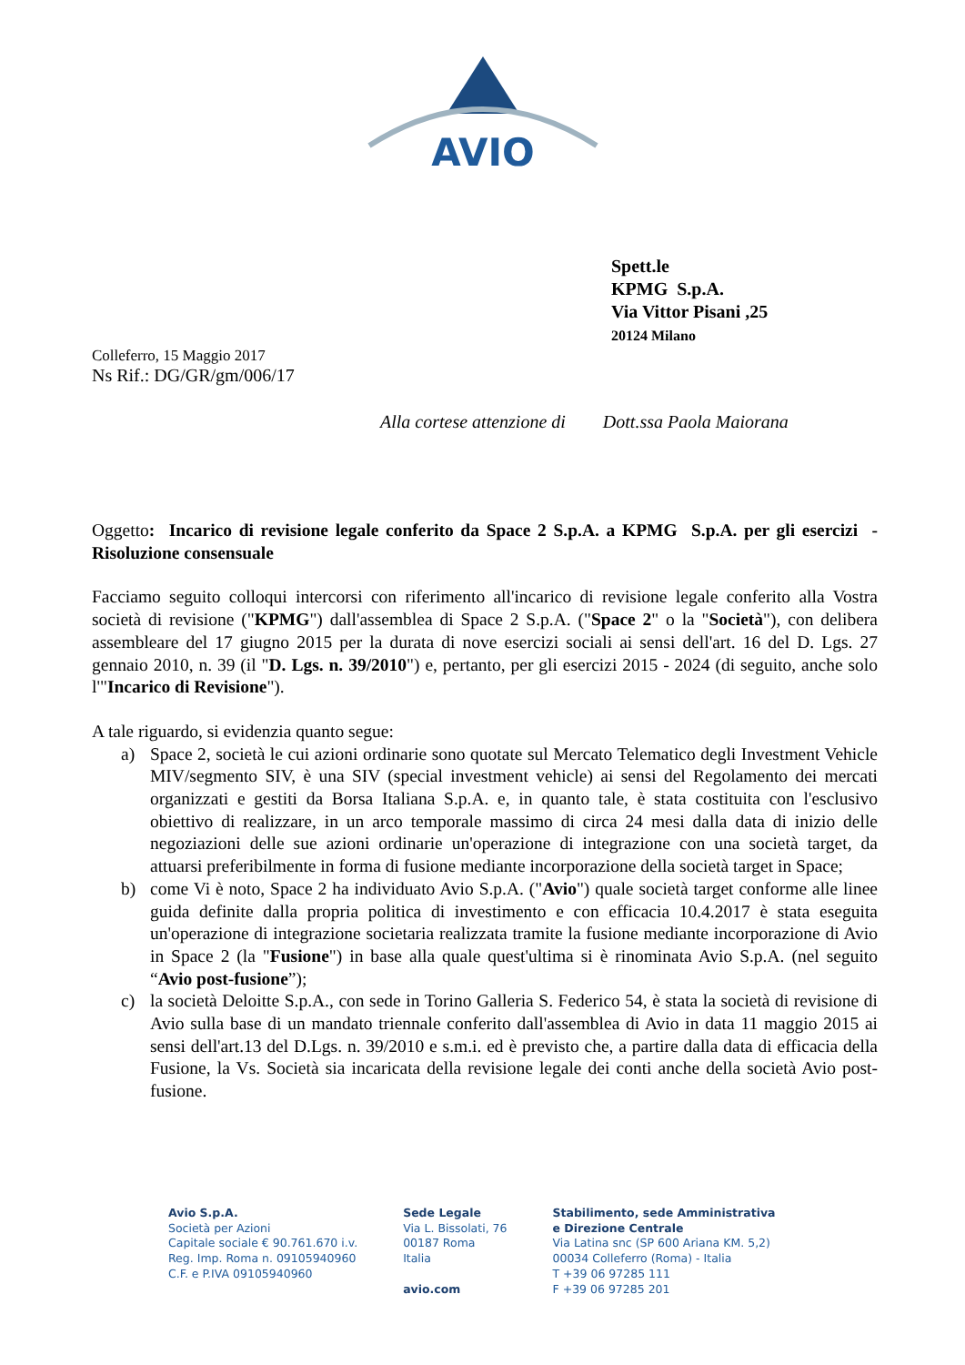AVIO
Spett.le
KPMG S.p.A.
Via Vittor Pisani ,25
20124 Milano
Colleferro, 15 Maggio 2017
Ns Rif.: DG/GR/gm/006/17
Alla cortese attenzione di Dott.ssa Paola Maiorana
Oggetto: Incarico di revisione legale conferito da Space 2 S.p.A. a KPMG S.p.A. per gli esercizi - Risoluzione consensuale
Facciamo seguito colloqui intercorsi con riferimento all'incarico di revisione legale conferito alla Vostra società di revisione ("KPMG") dall'assemblea di Space 2 S.p.A. ("Space 2" o la "Società"), con delibera assembleare del 17 giugno 2015 per la durata di nove esercizi sociali ai sensi dell'art. 16 del D. Lgs. 27 gennaio 2010, n. 39 (il "D. Lgs. n. 39/2010") e, pertanto, per gli esercizi 2015 - 2024 (di seguito, anche solo l'"Incarico di Revisione").
A tale riguardo, si evidenzia quanto segue:
a) Space 2, società le cui azioni ordinarie sono quotate sul Mercato Telematico degli Investment Vehicle MIV/segmento SIV, è una SIV (special investment vehicle) ai sensi del Regolamento dei mercati organizzati e gestiti da Borsa Italiana S.p.A. e, in quanto tale, è stata costituita con l'esclusivo obiettivo di realizzare, in un arco temporale massimo di circa 24 mesi dalla data di inizio delle negoziazioni delle sue azioni ordinarie un'operazione di integrazione con una società target, da attuarsi preferibilmente in forma di fusione mediante incorporazione della società target in Space;
b) come Vi è noto, Space 2 ha individuato Avio S.p.A. ("Avio") quale società target conforme alle linee guida definite dalla propria politica di investimento e con efficacia 10.4.2017 è stata eseguita un'operazione di integrazione societaria realizzata tramite la fusione mediante incorporazione di Avio in Space 2 (la "Fusione") in base alla quale quest'ultima si è rinominata Avio S.p.A. (nel seguito “Avio post-fusione”);
c) la società Deloitte S.p.A., con sede in Torino Galleria S. Federico 54, è stata la società di revisione di Avio sulla base di un mandato triennale conferito dall'assemblea di Avio in data 11 maggio 2015 ai sensi dell'art.13 del D.Lgs. n. 39/2010 e s.m.i. ed è previsto che, a partire dalla data di efficacia della Fusione, la Vs. Società sia incaricata della revisione legale dei conti anche della società Avio post-fusione.
Avio S.p.A.
Società per Azioni
Capitale sociale € 90.761.670 i.v.
Reg. Imp. Roma n. 09105940960
C.F. e P.IVA 09105940960
Sede Legale
Via L. Bissolati, 76
00187 Roma
Italia
avio.com
Stabilimento, sede Amministrativa
e Direzione Centrale
Via Latina snc (SP 600 Ariana KM. 5,2)
00034 Colleferro (Roma) - Italia
T +39 06 97285 111
F +39 06 97285 201